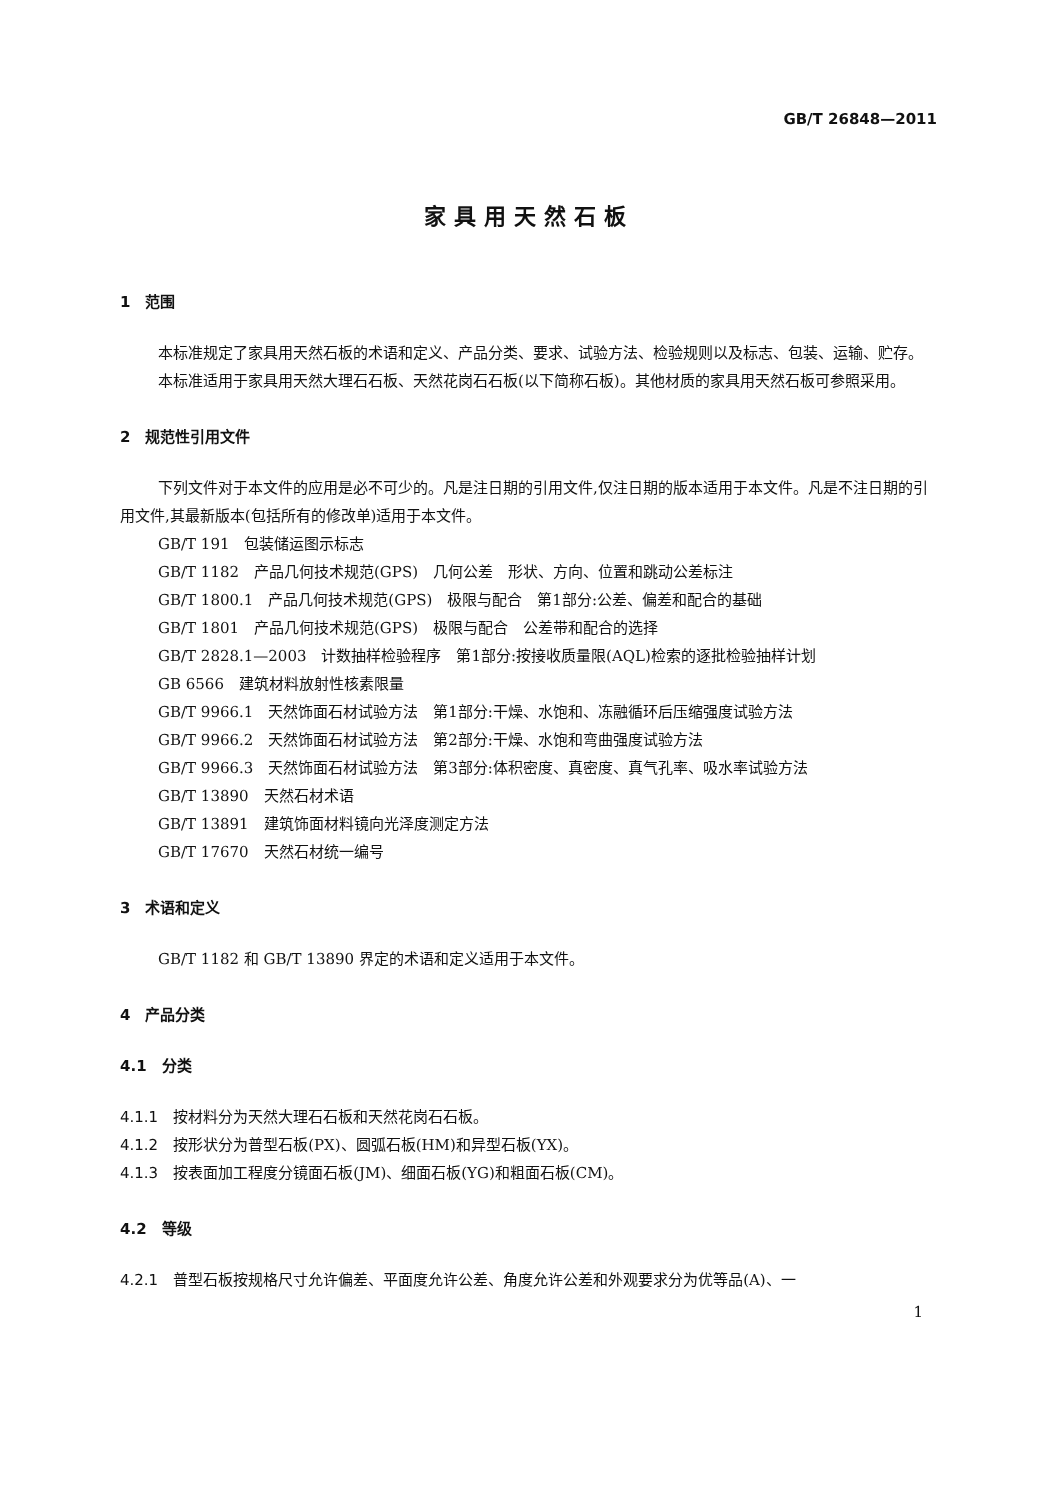GB/T 26848—2011
家具用天然石板
1　范围
本标准规定了家具用天然石板的术语和定义、产品分类、要求、试验方法、检验规则以及标志、包装、运输、贮存。
本标准适用于家具用天然大理石石板、天然花岗石石板(以下简称石板)。其他材质的家具用天然石板可参照采用。
2　规范性引用文件
下列文件对于本文件的应用是必不可少的。凡是注日期的引用文件,仅注日期的版本适用于本文件。凡是不注日期的引用文件,其最新版本(包括所有的修改单)适用于本文件。
GB/T 191　包装储运图示标志
GB/T 1182　产品几何技术规范(GPS)　几何公差　形状、方向、位置和跳动公差标注
GB/T 1800.1　产品几何技术规范(GPS)　极限与配合　第1部分:公差、偏差和配合的基础
GB/T 1801　产品几何技术规范(GPS)　极限与配合　公差带和配合的选择
GB/T 2828.1—2003　计数抽样检验程序　第1部分:按接收质量限(AQL)检索的逐批检验抽样计划
GB 6566　建筑材料放射性核素限量
GB/T 9966.1　天然饰面石材试验方法　第1部分:干燥、水饱和、冻融循环后压缩强度试验方法
GB/T 9966.2　天然饰面石材试验方法　第2部分:干燥、水饱和弯曲强度试验方法
GB/T 9966.3　天然饰面石材试验方法　第3部分:体积密度、真密度、真气孔率、吸水率试验方法
GB/T 13890　天然石材术语
GB/T 13891　建筑饰面材料镜向光泽度测定方法
GB/T 17670　天然石材统一编号
3　术语和定义
GB/T 1182 和 GB/T 13890 界定的术语和定义适用于本文件。
4　产品分类
4.1　分类
4.1.1　按材料分为天然大理石石板和天然花岗石石板。
4.1.2　按形状分为普型石板(PX)、圆弧石板(HM)和异型石板(YX)。
4.1.3　按表面加工程度分镜面石板(JM)、细面石板(YG)和粗面石板(CM)。
4.2　等级
4.2.1　普型石板按规格尺寸允许偏差、平面度允许公差、角度允许公差和外观要求分为优等品(A)、一
1